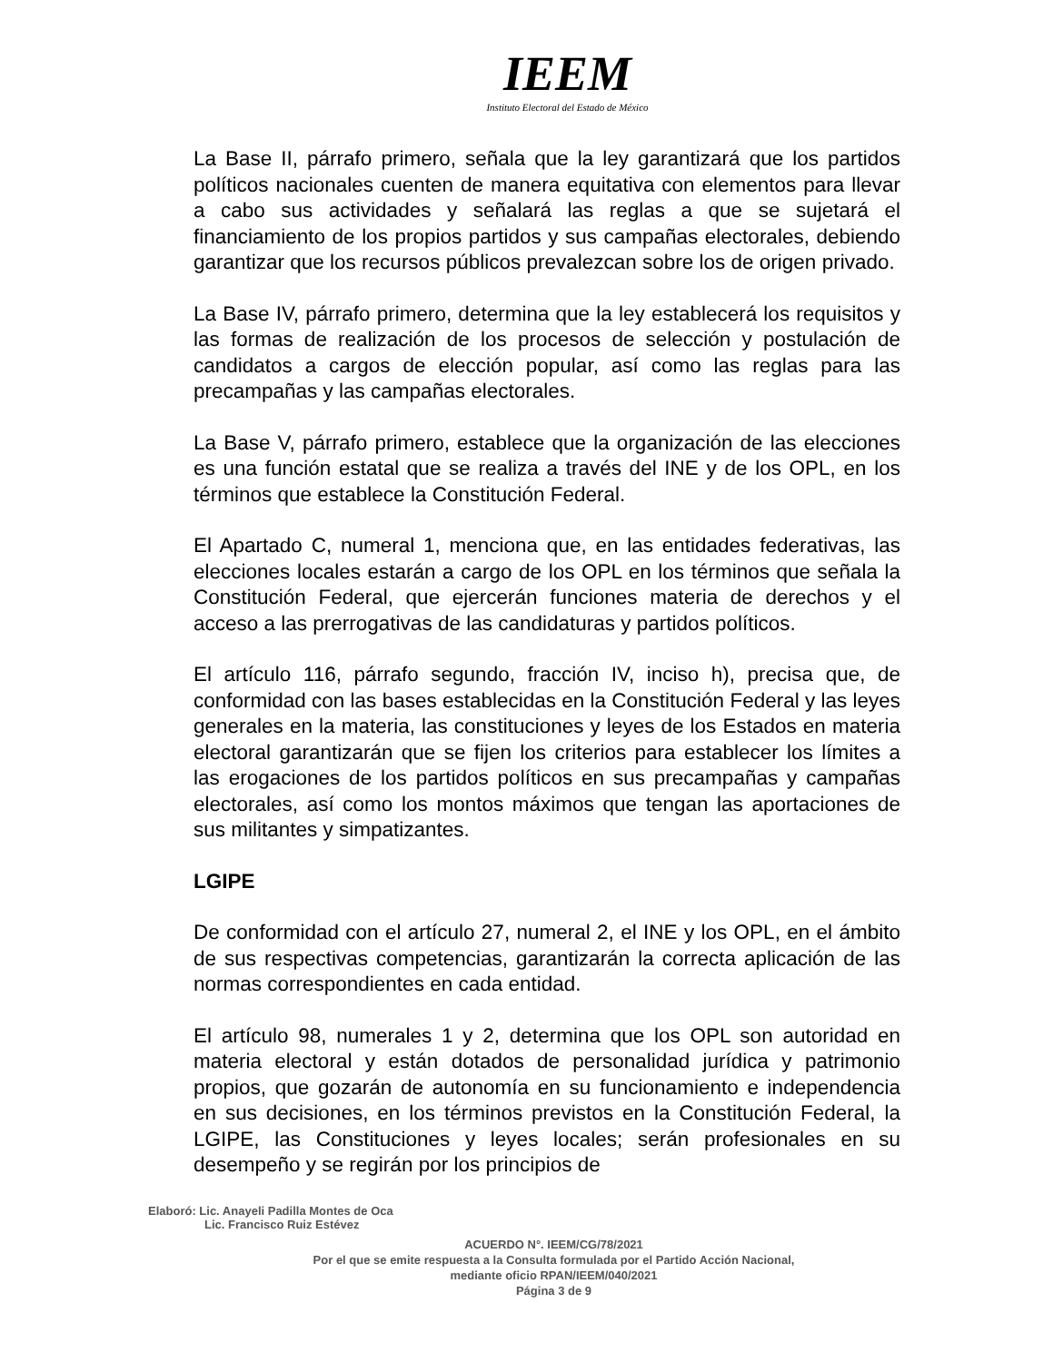IEEM
Instituto Electoral del Estado de México
La Base II, párrafo primero, señala que la ley garantizará que los partidos políticos nacionales cuenten de manera equitativa con elementos para llevar a cabo sus actividades y señalará las reglas a que se sujetará el financiamiento de los propios partidos y sus campañas electorales, debiendo garantizar que los recursos públicos prevalezcan sobre los de origen privado.
La Base IV, párrafo primero, determina que la ley establecerá los requisitos y las formas de realización de los procesos de selección y postulación de candidatos a cargos de elección popular, así como las reglas para las precampañas y las campañas electorales.
La Base V, párrafo primero, establece que la organización de las elecciones es una función estatal que se realiza a través del INE y de los OPL, en los términos que establece la Constitución Federal.
El Apartado C, numeral 1, menciona que, en las entidades federativas, las elecciones locales estarán a cargo de los OPL en los términos que señala la Constitución Federal, que ejercerán funciones materia de derechos y el acceso a las prerrogativas de las candidaturas y partidos políticos.
El artículo 116, párrafo segundo, fracción IV, inciso h), precisa que, de conformidad con las bases establecidas en la Constitución Federal y las leyes generales en la materia, las constituciones y leyes de los Estados en materia electoral garantizarán que se fijen los criterios para establecer los límites a las erogaciones de los partidos políticos en sus precampañas y campañas electorales, así como los montos máximos que tengan las aportaciones de sus militantes y simpatizantes.
LGIPE
De conformidad con el artículo 27, numeral 2, el INE y los OPL, en el ámbito de sus respectivas competencias, garantizarán la correcta aplicación de las normas correspondientes en cada entidad.
El artículo 98, numerales 1 y 2, determina que los OPL son autoridad en materia electoral y están dotados de personalidad jurídica y patrimonio propios, que gozarán de autonomía en su funcionamiento e independencia en sus decisiones, en los términos previstos en la Constitución Federal, la LGIPE, las Constituciones y leyes locales; serán profesionales en su desempeño y se regirán por los principios de
Elaboró: Lic. Anayeli Padilla Montes de Oca
Lic. Francisco Ruiz Estévez
ACUERDO N°. IEEM/CG/78/2021
Por el que se emite respuesta a la Consulta formulada por el Partido Acción Nacional,
mediante oficio RPAN/IEEM/040/2021
Página 3 de 9